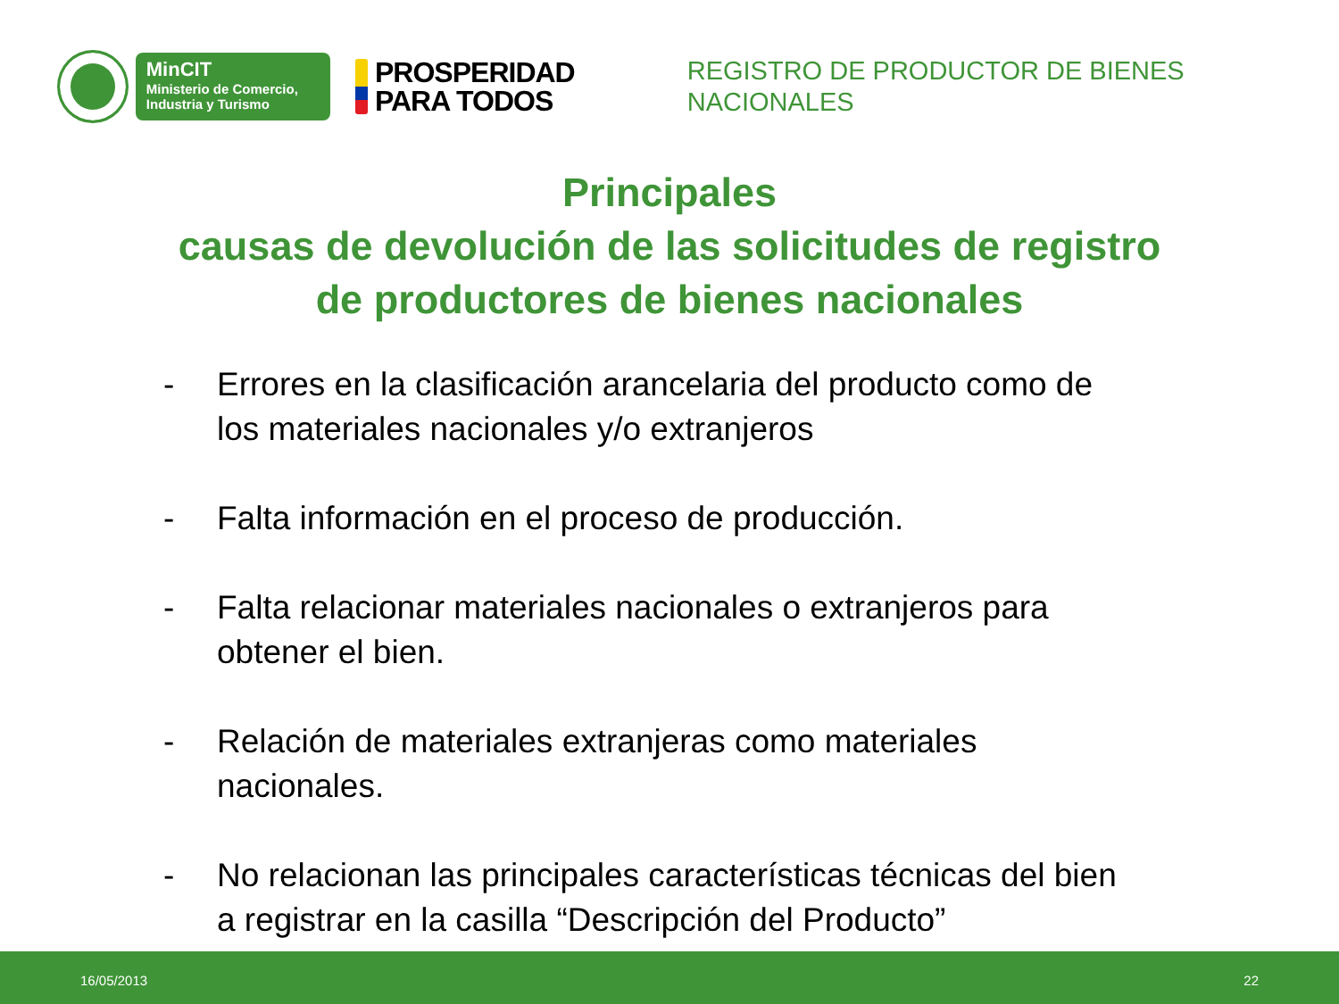MinCIT
Ministerio de Comercio,
Industria y Turismo
PROSPERIDAD
PARA TODOS
REGISTRO DE PRODUCTOR DE BIENES NACIONALES
Principales
causas de devolución de las solicitudes de registro de productores de bienes nacionales
- Errores en la clasificación arancelaria del producto como de los materiales nacionales y/o extranjeros
- Falta información en el proceso de producción.
- Falta relacionar materiales nacionales o extranjeros para obtener el bien.
- Relación de materiales extranjeras como materiales nacionales.
- No relacionan las principales características técnicas del bien a registrar en la casilla “Descripción del Producto”
16/05/2013 22